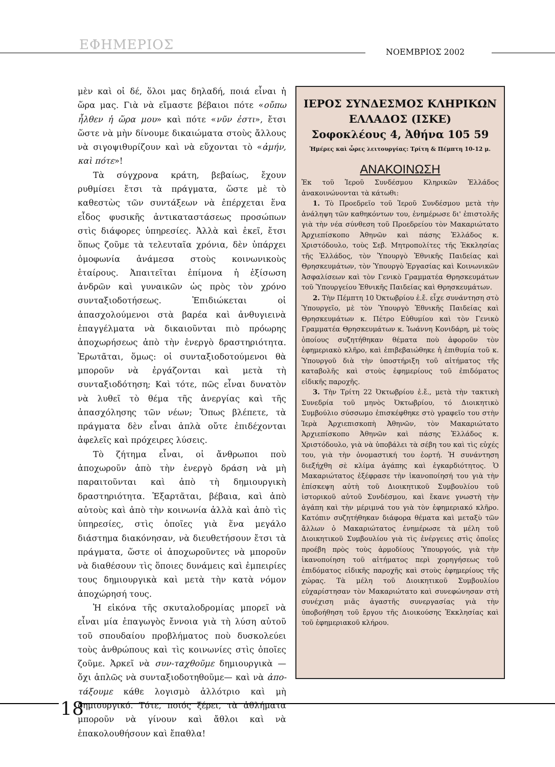ΕΦΗΜΕΡΙΟΣ ΝΟΕΜΒΡΙΟΣ 2002
μὲν καὶ οἱ δέ, ὅλοι μας δηλαδή, ποιά εἶναι ἡ ὥρα μας. Γιὰ νὰ εἴμαστε βέβαιοι πότε «οὔπω ἦλθεν ἡ ὥρα μου» καὶ πότε «νῦν ἐστι», ἔτσι ὥστε νὰ μὴν δίνουμε δικαιώματα στοὺς ἄλλους νὰ σιγοψιθυρίζουν καὶ νὰ εὔχονται τὸ «ἀμήν, καὶ πότε»!
Τὰ σύγχρονα κράτη, βεβαίως, ἔχουν ρυθμίσει ἔτσι τὰ πράγματα, ὥστε μὲ τὸ καθεστὼς τῶν συντάξεων νὰ ἐπέρχεται ἕνα εἶδος φυσικῆς ἀντικαταστάσεως προσώπων στὶς διάφορες ὑπηρεσίες. Ἀλλὰ καὶ ἐκεῖ, ἔτσι ὅπως ζοῦμε τὰ τελευταῖα χρόνια, δὲν ὑπάρχει ὁμοφωνία ἀνάμεσα στοὺς κοινωνικοὺς ἑταίρους. Ἀπαιτεῖται ἐπίμονα ἡ ἐξίσωση ἀνδρῶν καὶ γυναικῶν ὡς πρὸς τὸν χρόνο συνταξιοδοτήσεως. Ἐπιδιώκεται οἱ ἀπασχολούμενοι στὰ βαρέα καὶ ἀνθυγιεινὰ ἐπαγγέλματα νὰ δικαιοῦνται πιὸ πρόωρης ἀποχωρήσεως ἀπὸ τὴν ἐνεργὸ δραστηριότητα. Ἐρωτᾶται, ὅμως: οἱ συνταξιοδοτούμενοι θὰ μποροῦν νὰ ἐργάζονται καὶ μετὰ τὴ συνταξιοδότηση; Καὶ τότε, πῶς εἶναι δυνατὸν νὰ λυθεῖ τὸ θέμα τῆς ἀνεργίας καὶ τῆς ἀπασχόλησης τῶν νέων; Ὅπως βλέπετε, τὰ πράγματα δὲν εἶναι ἁπλὰ οὔτε ἐπιδέχονται ἀφελεῖς καὶ πρόχειρες λύσεις.
Τὸ ζήτημα εἶναι, οἱ ἄνθρωποι ποὺ ἀποχωροῦν ἀπὸ τὴν ἐνεργὸ δράση νὰ μὴ παραιτοῦνται καὶ ἀπὸ τὴ δημιουργικὴ δραστηριότητα. Ἐξαρτᾶται, βέβαια, καὶ ἀπὸ αὐτοὺς καὶ ἀπὸ τὴν κοινωνία ἀλλὰ καὶ ἀπὸ τὶς ὑπηρεσίες, στὶς ὁποῖες γιὰ ἕνα μεγάλο διάστημα διακόνησαν, νὰ διευθετήσουν ἔτσι τὰ πράγματα, ὥστε οἱ ἀποχωροῦντες νὰ μποροῦν νὰ διαθέσουν τὶς ὅποιες δυνάμεις καὶ ἐμπειρίες τους δημιουργικὰ καὶ μετὰ τὴν κατὰ νόμον ἀποχώρησή τους.
Ἡ εἰκόνα τῆς σκυταλοδρομίας μπορεῖ νὰ εἶναι μία ἐπαγωγὸς ἔννοια γιὰ τὴ λύση αὐτοῦ τοῦ σπουδαίου προβλήματος ποὺ δυσκολεύει τοὺς ἀνθρώπους καὶ τὶς κοινωνίες στὶς ὁποῖες ζοῦμε. Ἀρκεῖ νὰ συν-ταχθοῦμε δημιουργικὰ —ὄχι ἁπλῶς νὰ συνταξιοδοτηθοῦμε— καὶ νὰ ἀπο-τάξουμε κάθε λογισμὸ ἀλλότριο καὶ μὴ δημιουργικό. Τότε, ποιός ξέρει, τὰ ἀθλήματα μποροῦν νὰ γίνουν καὶ ἄθλοι καὶ νὰ ἐπακολουθήσουν καὶ ἔπαθλα!
ΙΕΡΟΣ ΣΥΝΔΕΣΜΟΣ ΚΛΗΡΙΚΩΝ ΕΛΛΑΔΟΣ (ΙΣΚΕ)
Σοφοκλέους 4, Ἀθήνα 105 59
Ἡμέρες καὶ ὧρες λειτουργίας: Τρίτη & Πέμπτη 10-12 μ.
ΑΝΑΚΟΙΝΩΣΗ
Ἐκ τοῦ Ἱεροῦ Συνδέσμου Κληρικῶν Ἑλλάδος ἀνακοινώνονται τὰ κάτωθι:
1. Τὸ Προεδρεῖο τοῦ Ἱεροῦ Συνδέσμου μετὰ τὴν ἀνάληψη τῶν καθηκόντων του, ἐνημέρωσε δι' ἐπιστολῆς γιὰ τὴν νέα σύνθεση τοῦ Προεδρείου τὸν Μακαριώτατο Ἀρχιεπίσκοπο Ἀθηνῶν καὶ πάσης Ἑλλάδος κ. Χριστόδουλο, τοὺς Σεβ. Μητροπολίτες τῆς Ἐκκλησίας τῆς Ἑλλάδος, τὸν Ὑπουργὸ Ἐθνικῆς Παιδείας καὶ Θρησκευμάτων, τὸν Ὑπουργὸ Ἐργασίας καὶ Κοινωνικῶν Ἀσφαλίσεων καὶ τὸν Γενικὸ Γραμματέα Θρησκευμάτων τοῦ Ὑπουργείου Ἐθνικῆς Παιδείας καὶ Θρησκευμάτων.
2. Τὴν Πέμπτη 10 Ὀκτωβρίου ἐ.ἔ. εἶχε συνάντηση στὸ Ὑπουργεῖο, μὲ τὸν Ὑπουργὸ Ἐθνικῆς Παιδείας καὶ Θρησκευμάτων κ. Πέτρο Εὐθυμίου καὶ τὸν Γενικὸ Γραμματέα Θρησκευμάτων κ. Ἰωάννη Κονιδάρη, μὲ τοὺς ὁποίους συζητήθηκαν θέματα ποὺ ἀφοροῦν τὸν ἐφημεριακὸ κλῆρο, καὶ ἐπιβεβαιώθηκε ἡ ἐπιθυμία τοῦ κ. Ὑπουργοῦ διὰ τὴν ὑποστήριξη τοῦ αἰτήματος τῆς καταβολῆς καὶ στοὺς ἐφημερίους τοῦ ἐπιδόματος εἰδικῆς παροχῆς.
3. Τὴν Τρίτη 22 Ὀκτωβρίου ἐ.ἔ., μετὰ τὴν τακτικὴ Συνεδρία τοῦ μηνὸς Ὀκτωβρίου, τό Διοικητικὸ Συμβούλιο σύσσωμο ἐπισκέφθηκε στὸ γραφεῖο του στὴν Ἱερὰ Ἀρχιεπισκοπὴ Ἀθηνῶν, τὸν Μακαριώτατο Ἀρχιεπίσκοπο Ἀθηνῶν καὶ πάσης Ἑλλάδος κ. Χριστόδουλο, γιὰ νὰ ὑποβάλει τὰ σέβη του καὶ τὶς εὐχές του, γιὰ τὴν ὀνομαστική του ἑορτή. Ἡ συνάντηση διεξήχθη σὲ κλίμα ἀγάπης καὶ ἐγκαρδιότητος. Ὁ Μακαριώτατος ἐξέφρασε τὴν ἱκανοποίησή του γιὰ τὴν ἐπίσκεψη αὐτὴ τοῦ Διοικητικοῦ Συμβουλίου τοῦ ἱστορικοῦ αὐτοῦ Συνδέσμου, καὶ ἔκανε γνωστὴ τὴν ἀγάπη καὶ τὴν μέριμνά του γιὰ τὸν ἐφημεριακό κλῆρο. Κατόπιν συζητήθηκαν διάφορα θέματα καὶ μεταξὺ τῶν ἄλλων ὁ Μακαριώτατος ἐνημέρωσε τὰ μέλη τοῦ Διοικητικοῦ Συμβουλίου γιὰ τὶς ἐνέργειες στὶς ὁποῖες προέβη πρὸς τοὺς ἁρμοδίους Ὑπουργούς, γιὰ τὴν ἱκανοποίηση τοῦ αἰτήματος περὶ χορηγήσεως τοῦ ἐπιδόματος εἰδικῆς παροχῆς καὶ στοὺς ἐφημερίους τῆς χώρας. Τὰ μέλη τοῦ Διοικητικοῦ Συμβουλίου εὐχαρίστησαν τὸν Μακαριώτατο καὶ συνεφώνησαν στὴ συνέχιση μιᾶς ἀγαστῆς συνεργασίας γιὰ τὴν ὑποβοήθηση τοῦ ἔργου τῆς Διοικούσης Ἐκκλησίας καὶ τοῦ ἐφημεριακοῦ κλήρου.
18